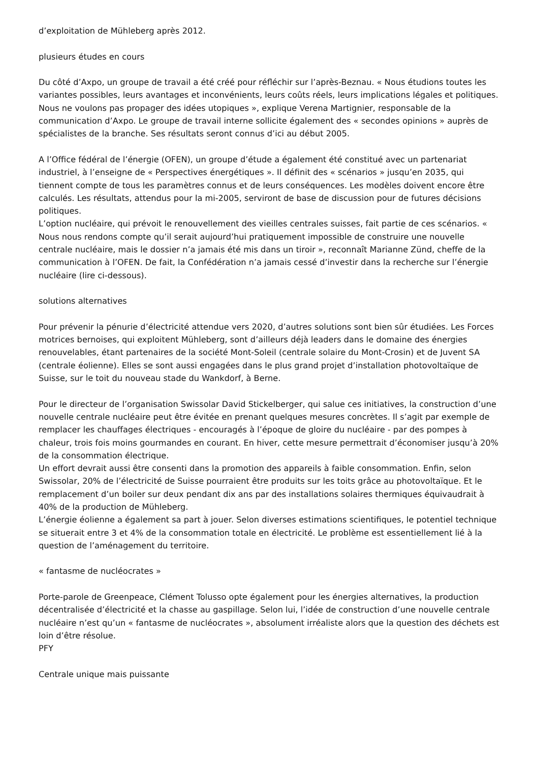d’exploitation de Mühleberg après 2012.
plusieurs études en cours
Du côté d’Axpo, un groupe de travail a été créé pour réfléchir sur l’après-Beznau. « Nous étudions toutes les variantes possibles, leurs avantages et inconvénients, leurs coûts réels, leurs implications légales et politiques. Nous ne voulons pas propager des idées utopiques », explique Verena Martignier, responsable de la communication d’Axpo. Le groupe de travail interne sollicite également des « secondes opinions » auprès de spécialistes de la branche. Ses résultats seront connus d’ici au début 2005.
A l’Office fédéral de l’énergie (OFEN), un groupe d’étude a également été constitué avec un partenariat industriel, à l’enseigne de « Perspectives énergétiques ». Il définit des « scénarios » jusqu’en 2035, qui tiennent compte de tous les paramètres connus et de leurs conséquences. Les modèles doivent encore être calculés. Les résultats, attendus pour la mi-2005, serviront de base de discussion pour de futures décisions politiques.
L’option nucléaire, qui prévoit le renouvellement des vieilles centrales suisses, fait partie de ces scénarios. « Nous nous rendons compte qu’il serait aujourd’hui pratiquement impossible de construire une nouvelle centrale nucléaire, mais le dossier n’a jamais été mis dans un tiroir », reconnaît Marianne Zünd, cheffe de la communication à l’OFEN. De fait, la Confédération n’a jamais cessé d’investir dans la recherche sur l’énergie nucléaire (lire ci-dessous).
solutions alternatives
Pour prévenir la pénurie d’électricité attendue vers 2020, d’autres solutions sont bien sûr étudiées. Les Forces motrices bernoises, qui exploitent Mühleberg, sont d’ailleurs déjà leaders dans le domaine des énergies renouvelables, étant partenaires de la société Mont-Soleil (centrale solaire du Mont-Crosin) et de Juvent SA (centrale éolienne). Elles se sont aussi engagées dans le plus grand projet d’installation photovoltaïque de Suisse, sur le toit du nouveau stade du Wankdorf, à Berne.
Pour le directeur de l’organisation Swissolar David Stickelberger, qui salue ces initiatives, la construction d’une nouvelle centrale nucléaire peut être évitée en prenant quelques mesures concrètes. Il s’agit par exemple de remplacer les chauffages électriques - encouragés à l’époque de gloire du nucléaire - par des pompes à chaleur, trois fois moins gourmandes en courant. En hiver, cette mesure permettrait d’économiser jusqu’à 20% de la consommation électrique.
Un effort devrait aussi être consenti dans la promotion des appareils à faible consommation. Enfin, selon Swissolar, 20% de l’électricité de Suisse pourraient être produits sur les toits grâce au photovoltaïque. Et le remplacement d’un boiler sur deux pendant dix ans par des installations solaires thermiques équivaudrait à 40% de la production de Mühleberg.
L’énergie éolienne a également sa part à jouer. Selon diverses estimations scientifiques, le potentiel technique se situerait entre 3 et 4% de la consommation totale en électricité. Le problème est essentiellement lié à la question de l’aménagement du territoire.
« fantasme de nucléocrates »
Porte-parole de Greenpeace, Clément Tolusso opte également pour les énergies alternatives, la production décentralisée d’électricité et la chasse au gaspillage. Selon lui, l’idée de construction d’une nouvelle centrale nucléaire n’est qu’un « fantasme de nucléocrates », absolument irréaliste alors que la question des déchets est loin d’être résolue.
PFY
Centrale unique mais puissante